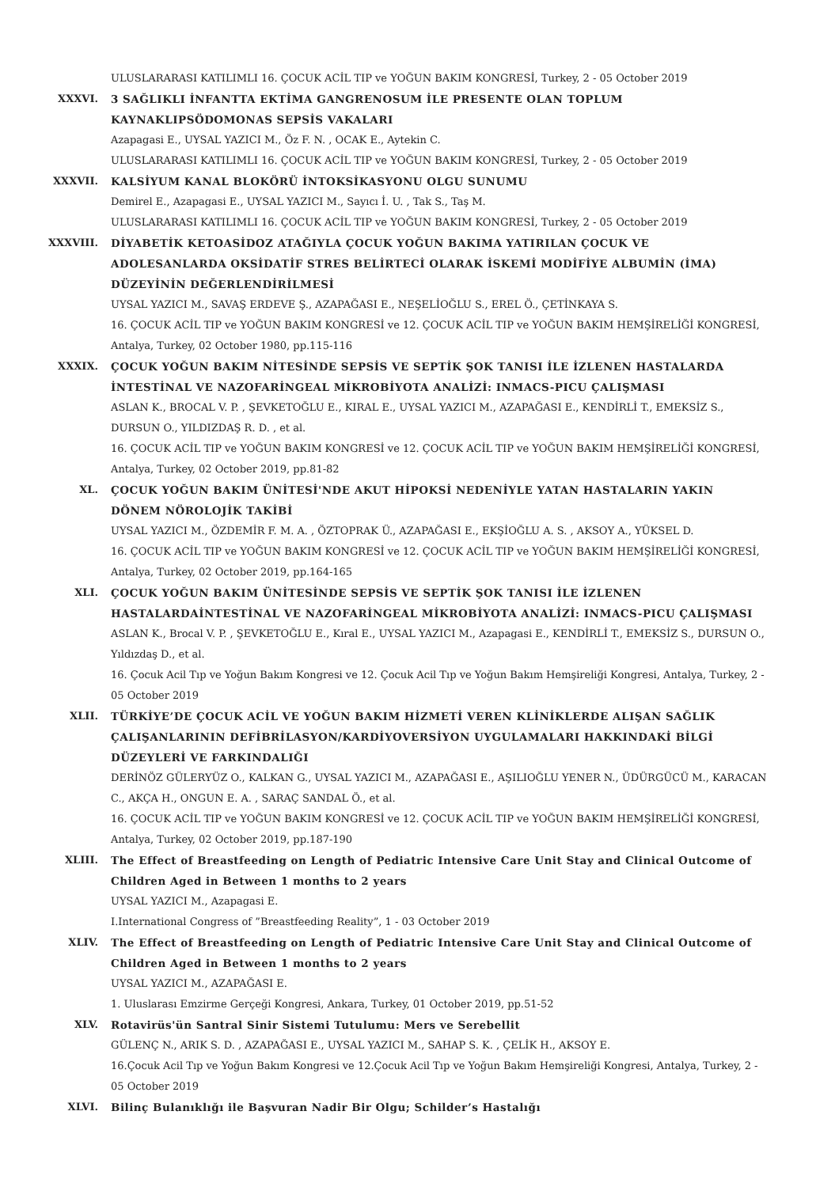ULUSLARARASI KATILIMLI 16. ÇOCUK ACİL TIP ve YOĞUN BAKIM KONGRESİ, Turkey, 2 - 05 October 2019
XXXVI. 3 SAĞLIKLI İNFANTTA EKTİMA GANGRENOSUM İLE PRESENTE OLAN TOPLUM KAYNAKLIPSÖDOMONAS SEPSİS VAKALARI
Azapagasi E., UYSAL YAZICI M., Öz F. N. , OCAK E., Aytekin C.
ULUSLARARASI KATILIMLI 16. ÇOCUK ACİL TIP ve YOĞUN BAKIM KONGRESİ, Turkey, 2 - 05 October 2019
XXXVII. KALSİYUM KANAL BLOKÖRÜ İNTOKSİKASYONU OLGU SUNUMU
Demirel E., Azapagasi E., UYSAL YAZICI M., Sayıcı İ. U. , Tak S., Taş M.
ULUSLARARASI KATILIMLI 16. ÇOCUK ACİL TIP ve YOĞUN BAKIM KONGRESİ, Turkey, 2 - 05 October 2019
XXXVIII. DİYABETİK KETOASİDOZ ATAĞIYLA ÇOCUK YOĞUN BAKIMA YATIRILAN ÇOCUK VE ADOLESANLARDA OKSİDATİF STRES BELİRTECİ OLARAK İSKEMİ MODİFİYE ALBUMİN (İMA) DÜZEYİNİN DEĞERLENDİRİLMESİ
UYSAL YAZICI M., SAVAŞ ERDEVE Ş., AZAPAĞASI E., NEŞELİOĞLU S., EREL Ö., ÇETİNKAYA S.
16. ÇOCUK ACİL TIP ve YOĞUN BAKIM KONGRESİ ve 12. ÇOCUK ACİL TIP ve YOĞUN BAKIM HEMŞİRELİĞİ KONGRESİ, Antalya, Turkey, 02 October 1980, pp.115-116
XXXIX. ÇOCUK YOĞUN BAKIM NİTESİNDE SEPSİS VE SEPTİK ŞOK TANISI İLE İZLENEN HASTALARDA İNTESTİNAL VE NAZOFARİNGEAL MİKROBİYOTA ANALİZİ: INMACS-PICU ÇALIŞMASI
ASLAN K., BROCAL V. P. , ŞEVKETOĞLU E., KIRAL E., UYSAL YAZICI M., AZAPAĞASI E., KENDİRLİ T., EMEKSİZ S., DURSUN O., YILDIZDAŞ R. D. , et al.
16. ÇOCUK ACİL TIP ve YOĞUN BAKIM KONGRESİ ve 12. ÇOCUK ACİL TIP ve YOĞUN BAKIM HEMŞİRELİĞİ KONGRESİ, Antalya, Turkey, 02 October 2019, pp.81-82
XL. ÇOCUK YOĞUN BAKIM ÜNİTESİ'NDE AKUT HİPOKSİ NEDENİYLE YATAN HASTALARIN YAKIN DÖNEM NÖROLOJİK TAKİBİ
UYSAL YAZICI M., ÖZDEMİR F. M. A. , ÖZTOPRAK Ü., AZAPAĞASI E., EKŞİOĞLU A. S. , AKSOY A., YÜKSEL D.
16. ÇOCUK ACİL TIP ve YOĞUN BAKIM KONGRESİ ve 12. ÇOCUK ACİL TIP ve YOĞUN BAKIM HEMŞİRELİĞİ KONGRESİ, Antalya, Turkey, 02 October 2019, pp.164-165
XLI. ÇOCUK YOĞUN BAKIM ÜNİTESİNDE SEPSİS VE SEPTİK ŞOK TANISI İLE İZLENEN HASTALARDAİNTESTİNAL VE NAZOFARİNGEAL MİKROBİYOTA ANALİZİ: INMACS-PICU ÇALIŞMASI
ASLAN K., Brocal V. P. , ŞEVKETOĞLU E., Kıral E., UYSAL YAZICI M., Azapagasi E., KENDİRLİ T., EMEKSİZ S., DURSUN O., Yıldızdaş D., et al.
16. Çocuk Acil Tıp ve Yoğun Bakım Kongresi ve 12. Çocuk Acil Tıp ve Yoğun Bakım Hemşireliği Kongresi, Antalya, Turkey, 2 - 05 October 2019
XLII. TÜRKİYE’DE ÇOCUK ACİL VE YOĞUN BAKIM HİZMETİ VEREN KLİNİKLERDE ALIŞAN SAĞLIK ÇALIŞANLARININ DEFİBRİLASYON/KARDİYOVERSİYON UYGULAMALARI HAKKINDAKİ BİLGİ DÜZEYLERİ VE FARKINDALIĞI
DERİNÖZ GÜLERYÜZ O., KALKAN G., UYSAL YAZICI M., AZAPAĞASI E., AŞILIOĞLU YENER N., ÜDÜRGÜCÜ M., KARACAN C., AKÇA H., ONGUN E. A. , SARAÇ SANDAL Ö., et al.
16. ÇOCUK ACİL TIP ve YOĞUN BAKIM KONGRESİ ve 12. ÇOCUK ACİL TIP ve YOĞUN BAKIM HEMŞİRELİĞİ KONGRESİ, Antalya, Turkey, 02 October 2019, pp.187-190
XLIII. The Effect of Breastfeeding on Length of Pediatric Intensive Care Unit Stay and Clinical Outcome of Children Aged in Between 1 months to 2 years
UYSAL YAZICI M., Azapagasi E.
I.International Congress of ”Breastfeeding Reality”, 1 - 03 October 2019
XLIV. The Effect of Breastfeeding on Length of Pediatric Intensive Care Unit Stay and Clinical Outcome of Children Aged in Between 1 months to 2 years
UYSAL YAZICI M., AZAPAĞASI E.
1. Uluslarası Emzirme Gerçeği Kongresi, Ankara, Turkey, 01 October 2019, pp.51-52
XLV. Rotavirüs'ün Santral Sinir Sistemi Tutulumu: Mers ve Serebellit
GÜLENÇ N., ARIK S. D. , AZAPAĞASI E., UYSAL YAZICI M., SAHAP S. K. , ÇELİK H., AKSOY E.
16.Çocuk Acil Tıp ve Yoğun Bakım Kongresi ve 12.Çocuk Acil Tıp ve Yoğun Bakım Hemşireliği Kongresi, Antalya, Turkey, 2 - 05 October 2019
XLVI. Bilinç Bulanıklığı ile Başvuran Nadir Bir Olgu; Schilder’s Hastalığı